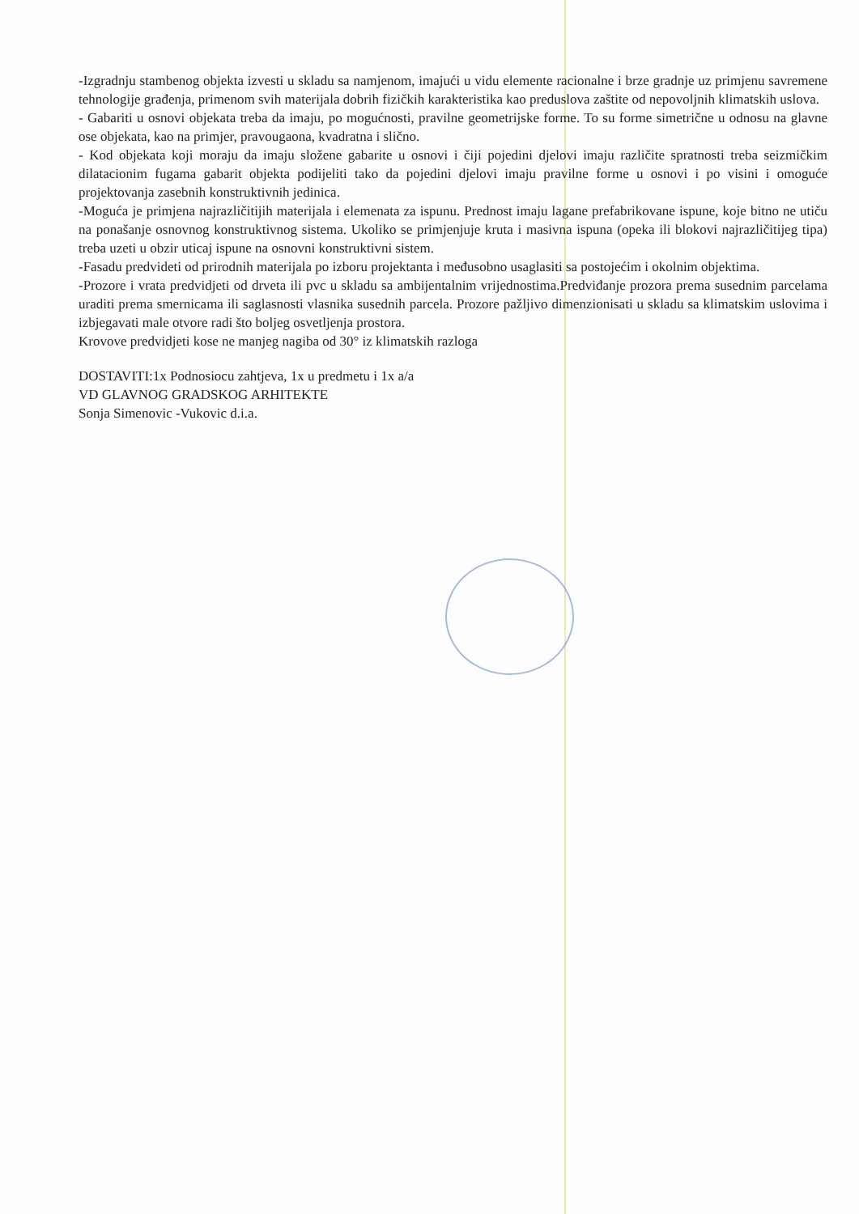-Izgradnju stambenog objekta izvesti u skladu sa namjenom, imajući u vidu elemente racionalne i brze gradnje uz primjenu savremene tehnologije građenja, primenom svih materijala dobrih fizičkih karakteristika kao preduslova zaštite od nepovoljnih klimatskih uslova.
- Gabariti u osnovi objekata treba da imaju, po mogućnosti, pravilne geometrijske forme. To su forme simetrične u odnosu na glavne ose objekata, kao na primjer, pravougaona, kvadratna i slično.
- Kod objekata koji moraju da imaju složene gabarite u osnovi i čiji pojedini djelovi imaju različite spratnosti treba seizmičkim dilatacionim fugama gabarit objekta podijeliti tako da pojedini djelovi imaju pravilne forme u osnovi i po visini i omoguće projektovanja zasebnih konstruktivnih jedinica.
-Moguća je primjena najrazličitijih materijala i elemenata za ispunu. Prednost imaju lagane prefabrikovane ispune, koje bitno ne utiču na ponašanje osnovnog konstruktivnog sistema. Ukoliko se primjenjuje kruta i masivna ispuna (opeka ili blokovi najrazličitijeg tipa) treba uzeti u obzir uticaj ispune na osnovni konstruktivni sistem.
-Fasadu predvideti od prirodnih materijala po izboru projektanta i međusobno usaglasiti sa postojećim i okolnim objektima.
-Prozore i vrata predvidjeti od drveta ili pvc u skladu sa ambijentalnim vrijednostima.Predviđanje prozora prema susednim parcelama uraditi prema smernicama ili saglasnosti vlasnika susednih parcela. Prozore pažljivo dimenzionisati u skladu sa klimatskim uslovima i izbjegavati male otvore radi što boljeg osvetljenja prostora.
Krovove predvidjeti kose ne manjeg nagiba od 30° iz klimatskih razloga
DOSTAVITI:1x Podnosiocu zahtjeva, 1x u predmetu i 1x a/a
VD GLAVNOG GRADSKOG ARHITEKTE
Sonja Simenovic -Vukovic d.i.a.